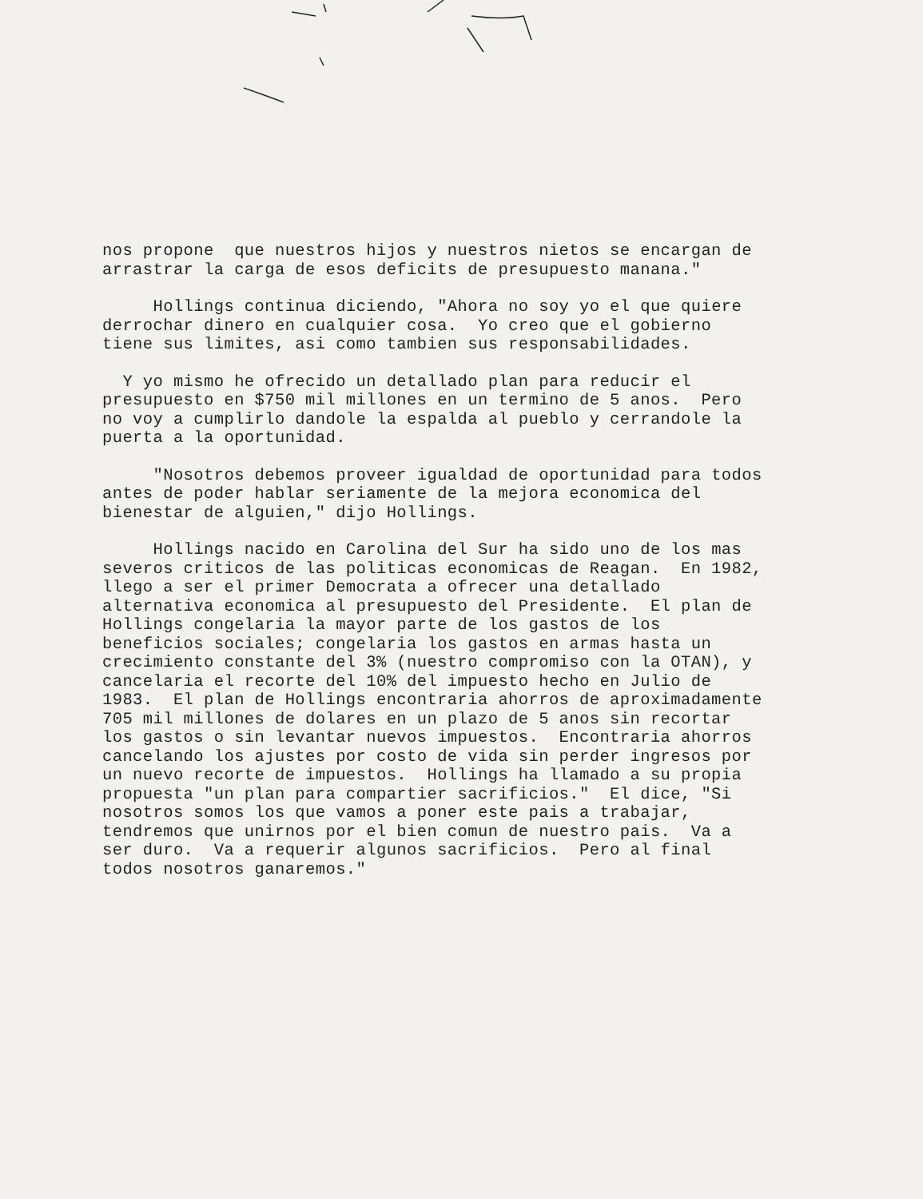nos propone que nuestros hijos y nuestros nietos se encargan de arrastrar la carga de esos deficits de presupuesto manana."
Hollings continua diciendo, "Ahora no soy yo el que quiere derrochar dinero en cualquier cosa. Yo creo que el gobierno tiene sus limites, asi como tambien sus responsabilidades.
Y yo mismo he ofrecido un detallado plan para reducir el presupuesto en $750 mil millones en un termino de 5 anos. Pero no voy a cumplirlo dandole la espalda al pueblo y cerrandole la puerta a la oportunidad.
"Nosotros debemos proveer igualdad de oportunidad para todos antes de poder hablar seriamente de la mejora economica del bienestar de alguien," dijo Hollings.
Hollings nacido en Carolina del Sur ha sido uno de los mas severos criticos de las politicas economicas de Reagan. En 1982, llego a ser el primer Democrata a ofrecer una detallado alternativa economica al presupuesto del Presidente. El plan de Hollings congelaria la mayor parte de los gastos de los beneficios sociales; congelaria los gastos en armas hasta un crecimiento constante del 3% (nuestro compromiso con la OTAN), y cancelaria el recorte del 10% del impuesto hecho en Julio de 1983. El plan de Hollings encontraria ahorros de aproximadamente 705 mil millones de dolares en un plazo de 5 anos sin recortar los gastos o sin levantar nuevos impuestos. Encontraria ahorros cancelando los ajustes por costo de vida sin perder ingresos por un nuevo recorte de impuestos. Hollings ha llamado a su propia propuesta "un plan para compartier sacrificios." El dice, "Si nosotros somos los que vamos a poner este pais a trabajar, tendremos que unirnos por el bien comun de nuestro pais. Va a ser duro. Va a requerir algunos sacrificios. Pero al final todos nosotros ganaremos."